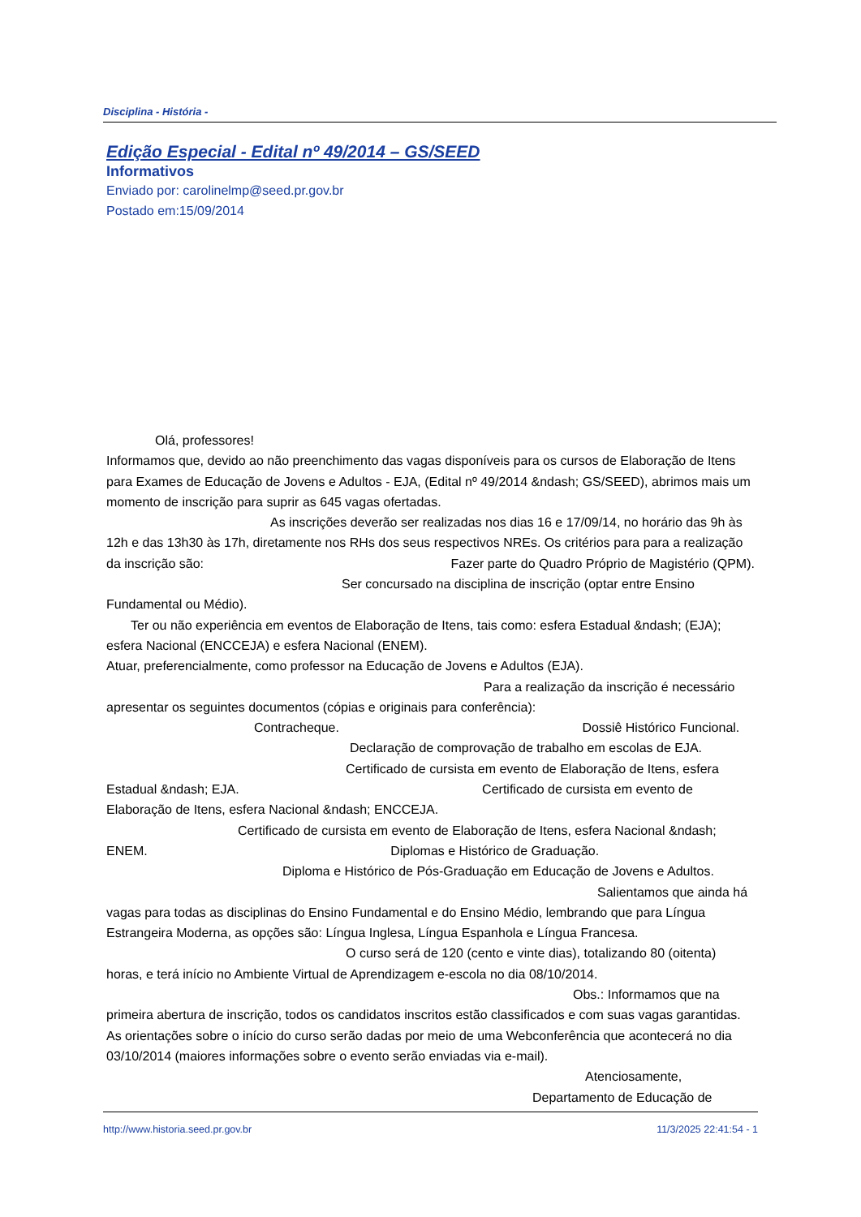Disciplina - História -
Edição Especial - Edital nº 49/2014 – GS/SEED
Informativos
Enviado por: carolinelmp@seed.pr.gov.br
Postado em:15/09/2014
Olá, professores!
Informamos que, devido ao não preenchimento das vagas disponíveis para os cursos de Elaboração de Itens para Exames de Educação de Jovens e Adultos - EJA, (Edital nº 49/2014 &ndash; GS/SEED), abrimos mais um momento de inscrição para suprir as 645 vagas ofertadas.
As inscrições deverão ser realizadas nos dias 16 e 17/09/14, no horário das 9h às 12h e das 13h30 às 17h, diretamente nos RHs dos seus respectivos NREs. Os critérios para para a realização da inscrição são: Fazer parte do Quadro Próprio de Magistério (QPM). Ser concursado na disciplina de inscrição (optar entre Ensino Fundamental ou Médio).
Ter ou não experiência em eventos de Elaboração de Itens, tais como: esfera Estadual &ndash; (EJA); esfera Nacional (ENCCEJA) e esfera Nacional (ENEM).
Atuar, preferencialmente, como professor na Educação de Jovens e Adultos (EJA).
Para a realização da inscrição é necessário apresentar os seguintes documentos (cópias e originais para conferência):
Contracheque. Dossiê Histórico Funcional. Declaração de comprovação de trabalho em escolas de EJA. Certificado de cursista em evento de Elaboração de Itens, esfera Estadual &ndash; EJA. Certificado de cursista em evento de Elaboração de Itens, esfera Nacional &ndash; ENCCEJA.
Certificado de cursista em evento de Elaboração de Itens, esfera Nacional &ndash; ENEM. Diplomas e Histórico de Graduação.
Diploma e Histórico de Pós-Graduação em Educação de Jovens e Adultos. Salientamos que ainda há vagas para todas as disciplinas do Ensino Fundamental e do Ensino Médio, lembrando que para Língua Estrangeira Moderna, as opções são: Língua Inglesa, Língua Espanhola e Língua Francesa. O curso será de 120 (cento e vinte dias), totalizando 80 (oitenta) horas, e terá início no Ambiente Virtual de Aprendizagem e-escola no dia 08/10/2014.
Obs.: Informamos que na primeira abertura de inscrição, todos os candidatos inscritos estão classificados e com suas vagas garantidas. As orientações sobre o início do curso serão dadas por meio de uma Webconferência que acontecerá no dia 03/10/2014 (maiores informações sobre o evento serão enviadas via e-mail).
Atenciosamente,
Departamento de Educação de
http://www.historia.seed.pr.gov.br 11/3/2025 22:41:54 - 1